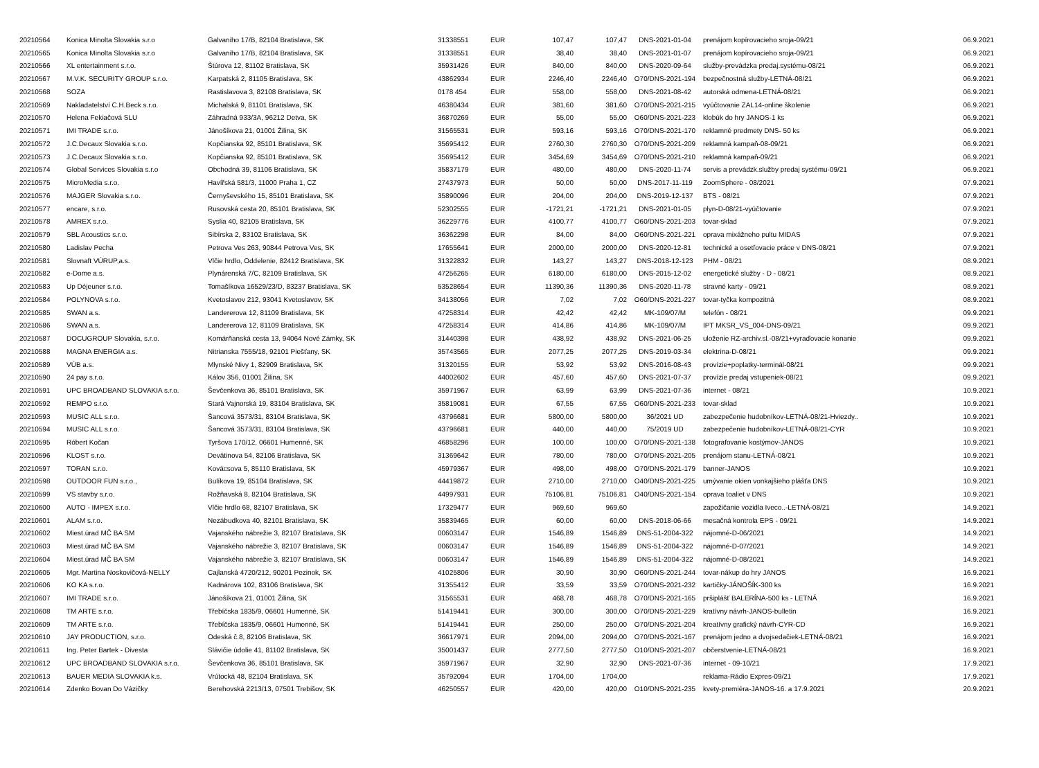| 20210564 | Konica Minolta Slovakia s.r.o | Galvaniho 17/B, 82104 Bratislava, SK | 31338551 | EUR | 107,47 | 107,47 | DNS-2021-01-04 | prenájom kopírovacieho sroja-09/21 | 06.9.2021 |
| 20210565 | Konica Minolta Slovakia s.r.o | Galvaniho 17/B, 82104 Bratislava, SK | 31338551 | EUR | 38,40 | 38,40 | DNS-2021-01-07 | prenájom kopírovacieho sroja-09/21 | 06.9.2021 |
| 20210566 | XL entertainment s.r.o. | Štúrova 12, 81102 Bratislava, SK | 35931426 | EUR | 840,00 | 840,00 | DNS-2020-09-64 | služby-prevádzka predaj.systému-08/21 | 06.9.2021 |
| 20210567 | M.V.K. SECURITY GROUP s.r.o. | Karpatská 2, 81105 Bratislava, SK | 43862934 | EUR | 2246,40 | 2246,40 | O70/DNS-2021-194 | bezpečnostná služby-LETNÁ-08/21 | 06.9.2021 |
| 20210568 | SOZA | Rastislavova 3, 82108 Bratislava, SK | 0178 454 | EUR | 558,00 | 558,00 | DNS-2021-08-42 | autorská odmena-LETNÁ-08/21 | 06.9.2021 |
| 20210569 | Nakladatelství C.H.Beck s.r.o. | Michalská 9, 81101 Bratislava, SK | 46380434 | EUR | 381,60 | 381,60 | O70/DNS-2021-215 | vyúčtovanie ZAL14-online školenie | 06.9.2021 |
| 20210570 | Helena Fekiačová SLU | Záhradná 933/3A, 96212 Detva, SK | 36870269 | EUR | 55,00 | 55,00 | O60/DNS-2021-223 | klobúk do hry JANOS-1 ks | 06.9.2021 |
| 20210571 | IMI TRADE s.r.o. | Jánošíkova 21, 01001 Žilina, SK | 31565531 | EUR | 593,16 | 593,16 | O70/DNS-2021-170 | reklamné predmety DNS- 50 ks | 06.9.2021 |
| 20210572 | J.C.Decaux Slovakia s.r.o. | Kopčianska 92, 85101 Bratislava, SK | 35695412 | EUR | 2760,30 | 2760,30 | O70/DNS-2021-209 | reklamná kampaň-08-09/21 | 06.9.2021 |
| 20210573 | J.C.Decaux Slovakia s.r.o. | Kopčianska 92, 85101 Bratislava, SK | 35695412 | EUR | 3454,69 | 3454,69 | O70/DNS-2021-210 | reklamná kampaň-09/21 | 06.9.2021 |
| 20210574 | Global Services Slovakia s.r.o | Obchodná 39, 81106 Bratislava, SK | 35837179 | EUR | 480,00 | 480,00 | DNS-2020-11-74 | servis a prevádzk.služby predaj systému-09/21 | 06.9.2021 |
| 20210575 | MicroMedia s.r.o. | Havířská 581/3, 11000 Praha 1, CZ | 27437973 | EUR | 50,00 | 50,00 | DNS-2017-11-119 | ZoomSphere - 08/2021 | 07.9.2021 |
| 20210576 | MAJGER Slovakia s.r.o. | Černyševského 15, 85101 Bratislava, SK | 35890096 | EUR | 204,00 | 204,00 | DNS-2019-12-137 | BTS - 08/21 | 07.9.2021 |
| 20210577 | encare, s.r.o. | Rusovská cesta 20, 85101 Bratislava, SK | 52302555 | EUR | -1721,21 | -1721,21 | DNS-2021-01-05 | plyn-D-08/21-vyúčtovanie | 07.9.2021 |
| 20210578 | AMREX s.r.o. | Syslia 40, 82105 Bratislava, SK | 36229776 | EUR | 4100,77 | 4100,77 | O60/DNS-2021-203 | tovar-sklad | 07.9.2021 |
| 20210579 | SBL Acoustics s.r.o. | Sibírska 2, 83102 Bratislava, SK | 36362298 | EUR | 84,00 | 84,00 | O60/DNS-2021-221 | oprava mixážneho pultu MIDAS | 07.9.2021 |
| 20210580 | Ladislav Pecha | Petrova Ves 263, 90844 Petrova Ves, SK | 17655641 | EUR | 2000,00 | 2000,00 | DNS-2020-12-81 | technické a osetľovacie práce v DNS-08/21 | 07.9.2021 |
| 20210581 | Slovnaft VÚRUP,a.s. | Vlčie hrdlo, Oddelenie, 82412 Bratislava, SK | 31322832 | EUR | 143,27 | 143,27 | DNS-2018-12-123 | PHM - 08/21 | 08.9.2021 |
| 20210582 | e-Dome a.s. | Plynárenská 7/C, 82109 Bratislava, SK | 47256265 | EUR | 6180,00 | 6180,00 | DNS-2015-12-02 | energetické služby - D - 08/21 | 08.9.2021 |
| 20210583 | Up Déjeuner s.r.o. | Tomašíkova 16529/23/D, 83237 Bratislava, SK | 53528654 | EUR | 11390,36 | 11390,36 | DNS-2020-11-78 | stravné karty - 09/21 | 08.9.2021 |
| 20210584 | POLYNOVA s.r.o. | Kvetoslavov 212, 93041 Kvetoslavov, SK | 34138056 | EUR | 7,02 | 7,02 | O60/DNS-2021-227 | tovar-tyčka kompozitná | 08.9.2021 |
| 20210585 | SWAN a.s. | Landererova 12, 81109 Bratislava, SK | 47258314 | EUR | 42,42 | 42,42 | MK-109/07/M | telefón - 08/21 | 09.9.2021 |
| 20210586 | SWAN a.s. | Landererova 12, 81109 Bratislava, SK | 47258314 | EUR | 414,86 | 414,86 | MK-109/07/M | IPT MKSR_VS_004-DNS-09/21 | 09.9.2021 |
| 20210587 | DOCUGROUP Slovakia, s.r.o. | Komárňanská cesta 13, 94064 Nové Zámky, SK | 31440398 | EUR | 438,92 | 438,92 | DNS-2021-06-25 | uloženie RZ-archiv.sl.-08/21+vyraďovacie konanie | 09.9.2021 |
| 20210588 | MAGNA ENERGIA a.s. | Nitrianska 7555/18, 92101 Piešťany, SK | 35743565 | EUR | 2077,25 | 2077,25 | DNS-2019-03-34 | elektrina-D-08/21 | 09.9.2021 |
| 20210589 | VÚB a.s. | Mlynské Nivy 1, 82909 Bratislava, SK | 31320155 | EUR | 53,92 | 53,92 | DNS-2016-08-43 | provízie+poplatky-terminál-08/21 | 09.9.2021 |
| 20210590 | 24 pay s.r.o. | Kálov 356, 01001 Žilina, SK | 44002602 | EUR | 457,60 | 457,60 | DNS-2021-07-37 | provízie predaj vstupeniek-08/21 | 09.9.2021 |
| 20210591 | UPC BROADBAND SLOVAKIA s.r.o. | Ševčenkova 36, 85101 Bratislava, SK | 35971967 | EUR | 63,99 | 63,99 | DNS-2021-07-36 | internet - 08/21 | 10.9.2021 |
| 20210592 | REMPO s.r.o. | Stará Vajnorská 19, 83104 Bratislava, SK | 35819081 | EUR | 67,55 | 67,55 | O60/DNS-2021-233 | tovar-sklad | 10.9.2021 |
| 20210593 | MUSIC ALL s.r.o. | Šancová 3573/31, 83104 Bratislava, SK | 43796681 | EUR | 5800,00 | 5800,00 | 36/2021 UD | zabezpečenie hudobníkov-LETNÁ-08/21-Hviezdy.. | 10.9.2021 |
| 20210594 | MUSIC ALL s.r.o. | Šancová 3573/31, 83104 Bratislava, SK | 43796681 | EUR | 440,00 | 440,00 | 75/2019 UD | zabezpečenie hudobníkov-LETNÁ-08/21-CYR | 10.9.2021 |
| 20210595 | Róbert Kočan | Tyršova 170/12, 06601 Humenné, SK | 46858296 | EUR | 100,00 | 100,00 | O70/DNS-2021-138 | fotografovanie kostýmov-JANOS | 10.9.2021 |
| 20210596 | KLOST s.r.o. | Devätinova 54, 82106 Bratislava, SK | 31369642 | EUR | 780,00 | 780,00 | O70/DNS-2021-205 | prenájom stanu-LETNÁ-08/21 | 10.9.2021 |
| 20210597 | TORAN s.r.o. | Kovácsova 5, 85110 Bratislava, SK | 45979367 | EUR | 498,00 | 498,00 | O70/DNS-2021-179 | banner-JANOS | 10.9.2021 |
| 20210598 | OUTDOOR FUN s.r.o., | Bulíkova 19, 85104 Bratislava, SK | 44419872 | EUR | 2710,00 | 2710,00 | O40/DNS-2021-225 | umývanie okien vonkajšieho plášťa DNS | 10.9.2021 |
| 20210599 | VS stavby s.r.o. | Rožňavská 8, 82104 Bratislava, SK | 44997931 | EUR | 75106,81 | 75106,81 | O40/DNS-2021-154 | oprava toaliet v DNS | 10.9.2021 |
| 20210600 | AUTO - IMPEX s.r.o. | Vlčie hrdlo 68, 82107 Bratislava, SK | 17329477 | EUR | 969,60 | 969,60 | | zapožičanie vozidla Iveco..-LETNÁ-08/21 | 14.9.2021 |
| 20210601 | ALAM s.r.o. | Nezábudkova 40, 82101 Bratislava, SK | 35839465 | EUR | 60,00 | 60,00 | DNS-2018-06-66 | mesačná kontrola EPS - 09/21 | 14.9.2021 |
| 20210602 | Miest.úrad MČ BA SM | Vajanského nábrežie 3, 82107 Bratislava, SK | 00603147 | EUR | 1546,89 | 1546,89 | DNS-51-2004-322 | nájomné-D-06/2021 | 14.9.2021 |
| 20210603 | Miest.úrad MČ BA SM | Vajanského nábrežie 3, 82107 Bratislava, SK | 00603147 | EUR | 1546,89 | 1546,89 | DNS-51-2004-322 | nájomné-D-07/2021 | 14.9.2021 |
| 20210604 | Miest.úrad MČ BA SM | Vajanského nábrežie 3, 82107 Bratislava, SK | 00603147 | EUR | 1546,89 | 1546,89 | DNS-51-2004-322 | nájomné-D-08/2021 | 14.9.2021 |
| 20210605 | Mgr. Martina Noskovičová-NELLY | Cajlanská 4720/212, 90201 Pezinok, SK | 41025806 | EUR | 30,90 | 30,90 | O60/DNS-2021-244 | tovar-nákup do hry JANOS | 16.9.2021 |
| 20210606 | KO KA s.r.o. | Kadnárova 102, 83106 Bratislava, SK | 31355412 | EUR | 33,59 | 33,59 | O70/DNS-2021-232 | kartičky-JÁNOŠÍK-300 ks | 16.9.2021 |
| 20210607 | IMI TRADE s.r.o. | Jánošíkova 21, 01001 Žilina, SK | 31565531 | EUR | 468,78 | 468,78 | O70/DNS-2021-165 | pršiplášť BALERÍNA-500 ks - LETNÁ | 16.9.2021 |
| 20210608 | TM ARTE s.r.o. | Třebíčska 1835/9, 06601 Humenné, SK | 51419441 | EUR | 300,00 | 300,00 | O70/DNS-2021-229 | kratívny návrh-JANOS-bulletin | 16.9.2021 |
| 20210609 | TM ARTE s.r.o. | Třebíčska 1835/9, 06601 Humenné, SK | 51419441 | EUR | 250,00 | 250,00 | O70/DNS-2021-204 | kreatívny grafický návrh-CYR-CD | 16.9.2021 |
| 20210610 | JAY PRODUCTION, s.r.o. | Odeská č.8, 82106 Bratislava, SK | 36617971 | EUR | 2094,00 | 2094,00 | O70/DNS-2021-167 | prenájom jedno a dvojsedačiek-LETNÁ-08/21 | 16.9.2021 |
| 20210611 | Ing. Peter Bartek - Divesta | Slávičie údolie 41, 81102 Bratislava, SK | 35001437 | EUR | 2777,50 | 2777,50 | O10/DNS-2021-207 | občerstvenie-LETNÁ-08/21 | 16.9.2021 |
| 20210612 | UPC BROADBAND SLOVAKIA s.r.o. | Ševčenkova 36, 85101 Bratislava, SK | 35971967 | EUR | 32,90 | 32,90 | DNS-2021-07-36 | internet - 09-10/21 | 17.9.2021 |
| 20210613 | BAUER MEDIA SLOVAKIA k.s. | Vrútocká 48, 82104 Bratislava, SK | 35792094 | EUR | 1704,00 | 1704,00 | | reklama-Rádio Expres-09/21 | 17.9.2021 |
| 20210614 | Zdenko Bovan Do Vázičky | Berehovská 2213/13, 07501 Trebišov, SK | 46250557 | EUR | 420,00 | 420,00 | O10/DNS-2021-235 | kvety-premiéra-JANOS-16. a 17.9.2021 | 20.9.2021 |